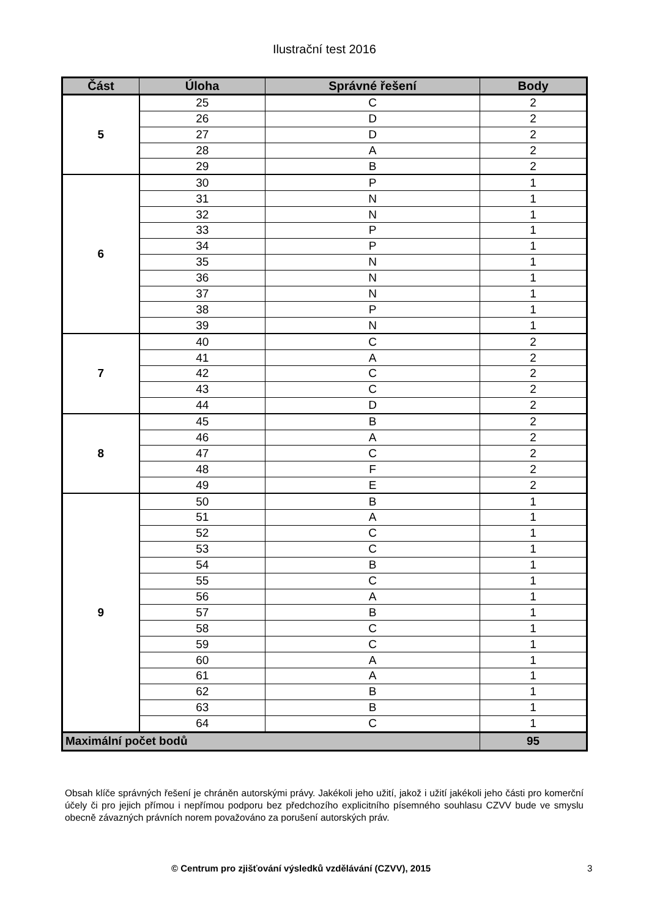Ilustrační test 2016
| Část | Úloha | Správné řešení | Body |
| --- | --- | --- | --- |
| 5 | 25 | C | 2 |
| | 26 | D | 2 |
| | 27 | D | 2 |
| | 28 | A | 2 |
| | 29 | B | 2 |
| 6 | 30 | P | 1 |
| | 31 | N | 1 |
| | 32 | N | 1 |
| | 33 | P | 1 |
| | 34 | P | 1 |
| | 35 | N | 1 |
| | 36 | N | 1 |
| | 37 | N | 1 |
| | 38 | P | 1 |
| | 39 | N | 1 |
| 7 | 40 | C | 2 |
| | 41 | A | 2 |
| | 42 | C | 2 |
| | 43 | C | 2 |
| | 44 | D | 2 |
| 8 | 45 | B | 2 |
| | 46 | A | 2 |
| | 47 | C | 2 |
| | 48 | F | 2 |
| | 49 | E | 2 |
| 9 | 50 | B | 1 |
| | 51 | A | 1 |
| | 52 | C | 1 |
| | 53 | C | 1 |
| | 54 | B | 1 |
| | 55 | C | 1 |
| | 56 | A | 1 |
| | 57 | B | 1 |
| | 58 | C | 1 |
| | 59 | C | 1 |
| | 60 | A | 1 |
| | 61 | A | 1 |
| | 62 | B | 1 |
| | 63 | B | 1 |
| | 64 | C | 1 |
| Maximální počet bodů | | | 95 |
Obsah klíče správných řešení je chráněn autorskými právy. Jakékoli jeho užití, jakož i užití jakékoli jeho části pro komerční účely či pro jejich přímou i nepřímou podporu bez předchozího explicitního písemného souhlasu CZVV bude ve smyslu obecně závazných právních norem považováno za porušení autorských práv.
© Centrum pro zjišťování výsledků vzdělávání (CZVV), 2015 3